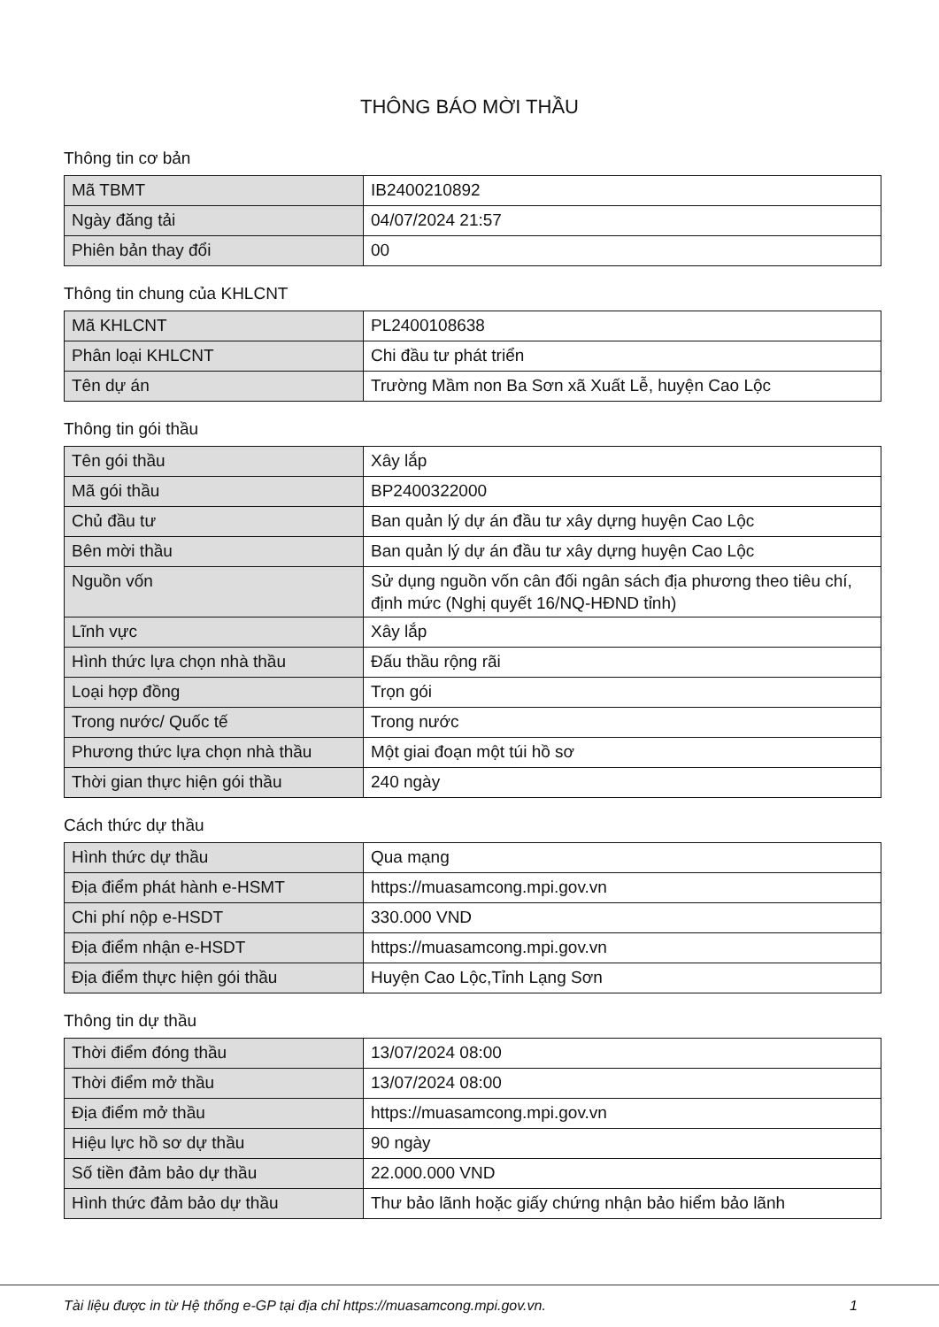THÔNG BÁO MỜI THẦU
Thông tin cơ bản
| Mã TBMT | IB2400210892 |
| Ngày đăng tải | 04/07/2024 21:57 |
| Phiên bản thay đổi | 00 |
Thông tin chung của KHLCNT
| Mã KHLCNT | PL2400108638 |
| Phân loại KHLCNT | Chi đầu tư phát triển |
| Tên dự án | Trường Mầm non Ba Sơn xã Xuất Lễ, huyện Cao Lộc |
Thông tin gói thầu
| Tên gói thầu | Xây lắp |
| Mã gói thầu | BP2400322000 |
| Chủ đầu tư | Ban quản lý dự án đầu tư xây dựng huyện Cao Lộc |
| Bên mời thầu | Ban quản lý dự án đầu tư xây dựng huyện Cao Lộc |
| Nguồn vốn | Sử dụng nguồn vốn cân đối ngân sách địa phương theo tiêu chí, định mức (Nghị quyết 16/NQ-HĐND tỉnh) |
| Lĩnh vực | Xây lắp |
| Hình thức lựa chọn nhà thầu | Đấu thầu rộng rãi |
| Loại hợp đồng | Trọn gói |
| Trong nước/ Quốc tế | Trong nước |
| Phương thức lựa chọn nhà thầu | Một giai đoạn một túi hồ sơ |
| Thời gian thực hiện gói thầu | 240 ngày |
Cách thức dự thầu
| Hình thức dự thầu | Qua mạng |
| Địa điểm phát hành e-HSMT | https://muasamcong.mpi.gov.vn |
| Chi phí nộp e-HSDT | 330.000 VND |
| Địa điểm nhận e-HSDT | https://muasamcong.mpi.gov.vn |
| Địa điểm thực hiện gói thầu | Huyện Cao Lộc,Tỉnh Lạng Sơn |
Thông tin dự thầu
| Thời điểm đóng thầu | 13/07/2024 08:00 |
| Thời điểm mở thầu | 13/07/2024 08:00 |
| Địa điểm mở thầu | https://muasamcong.mpi.gov.vn |
| Hiệu lực hồ sơ dự thầu | 90 ngày |
| Số tiền đảm bảo dự thầu | 22.000.000 VND |
| Hình thức đảm bảo dự thầu | Thư bảo lãnh hoặc giấy chứng nhận bảo hiểm bảo lãnh |
Tài liệu được in từ Hệ thống e-GP tại địa chỉ https://muasamcong.mpi.gov.vn. 1